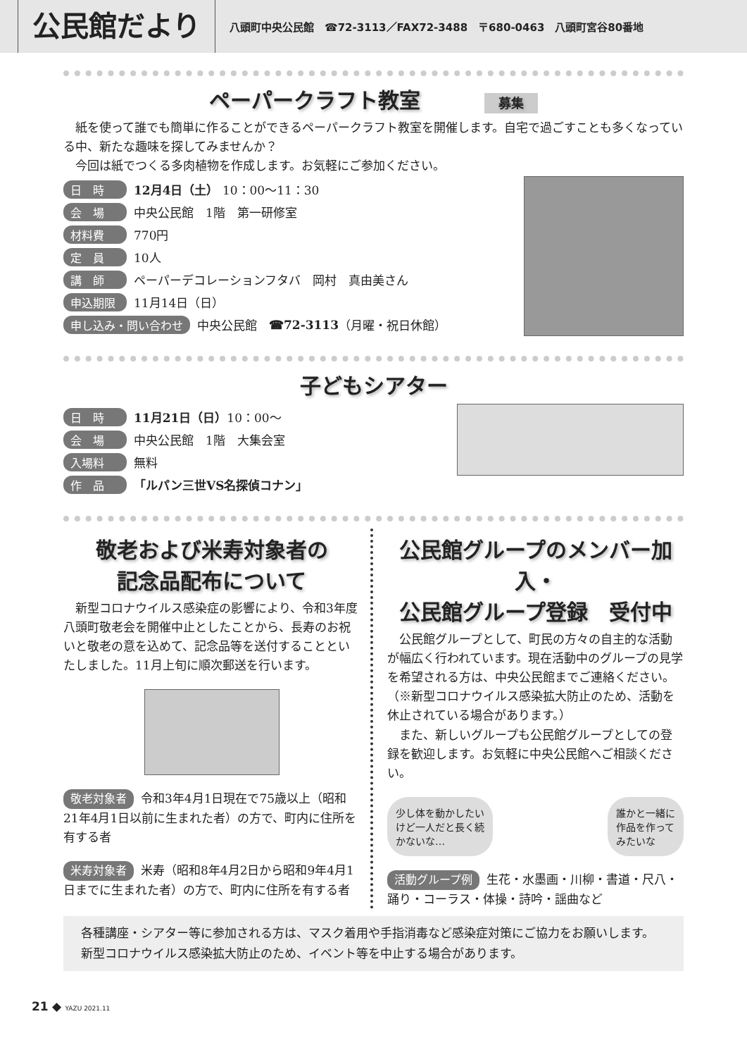公民館だより
八頭町中央公民館　☎72-3113／FAX72-3488　〒680-0463　八頭町宮谷80番地
ペーパークラフト教室 募集
紙を使って誰でも簡単に作ることができるペーパークラフト教室を開催します。自宅で過ごすことも多くなっている中、新たな趣味を探してみませんか？
今回は紙でつくる多肉植物を作成します。お気軽にご参加ください。
日　時 12月4日（土） 10：00～11：30
会　場 中央公民館　1階　第一研修室
材料費 770円
定　員 10人
講　師 ペーパーデコレーションフタバ　岡村　真由美さん
申込期限 11月14日（日）
申し込み・問い合わせ 中央公民館　☎72-3113 （月曜・祝日休館）
子どもシアター
日　時 11月21日（日） 10：00～
会　場 中央公民館　1階　大集会室
入場料 無料
作　品 「ルパン三世VS名探偵コナン」
敬老および米寿対象者の
記念品配布について
新型コロナウイルス感染症の影響により、令和3年度八頭町敬老会を開催中止としたことから、長寿のお祝いと敬老の意を込めて、記念品等を送付することといたしました。11月上旬に順次郵送を行います。
敬老対象者 令和3年4月1日現在で75歳以上（昭和21年4月1日以前に生まれた者）の方で、町内に住所を有する者
米寿対象者 米寿（昭和8年4月2日から昭和9年4月1日までに生まれた者）の方で、町内に住所を有する者
公民館グループのメンバー加入・
公民館グループ登録　受付中
公民館グループとして、町民の方々の自主的な活動が幅広く行われています。現在活動中のグループの見学を希望される方は、中央公民館までご連絡ください。（※新型コロナウイルス感染拡大防止のため、活動を休止されている場合があります。）
また、新しいグループも公民館グループとしての登録を歓迎します。お気軽に中央公民館へご相談ください。
少し体を動かしたい
けど一人だと長く続
かないな…
誰かと一緒に
作品を作って
みたいな
活動グループ例 生花・水墨画・川柳・書道・尺八・踊り・コーラス・体操・詩吟・謡曲など
各種講座・シアター等に参加される方は、マスク着用や手指消毒など感染症対策にご協力をお願いします。
新型コロナウイルス感染拡大防止のため、イベント等を中止する場合があります。
21 ◆ YAZU 2021.11